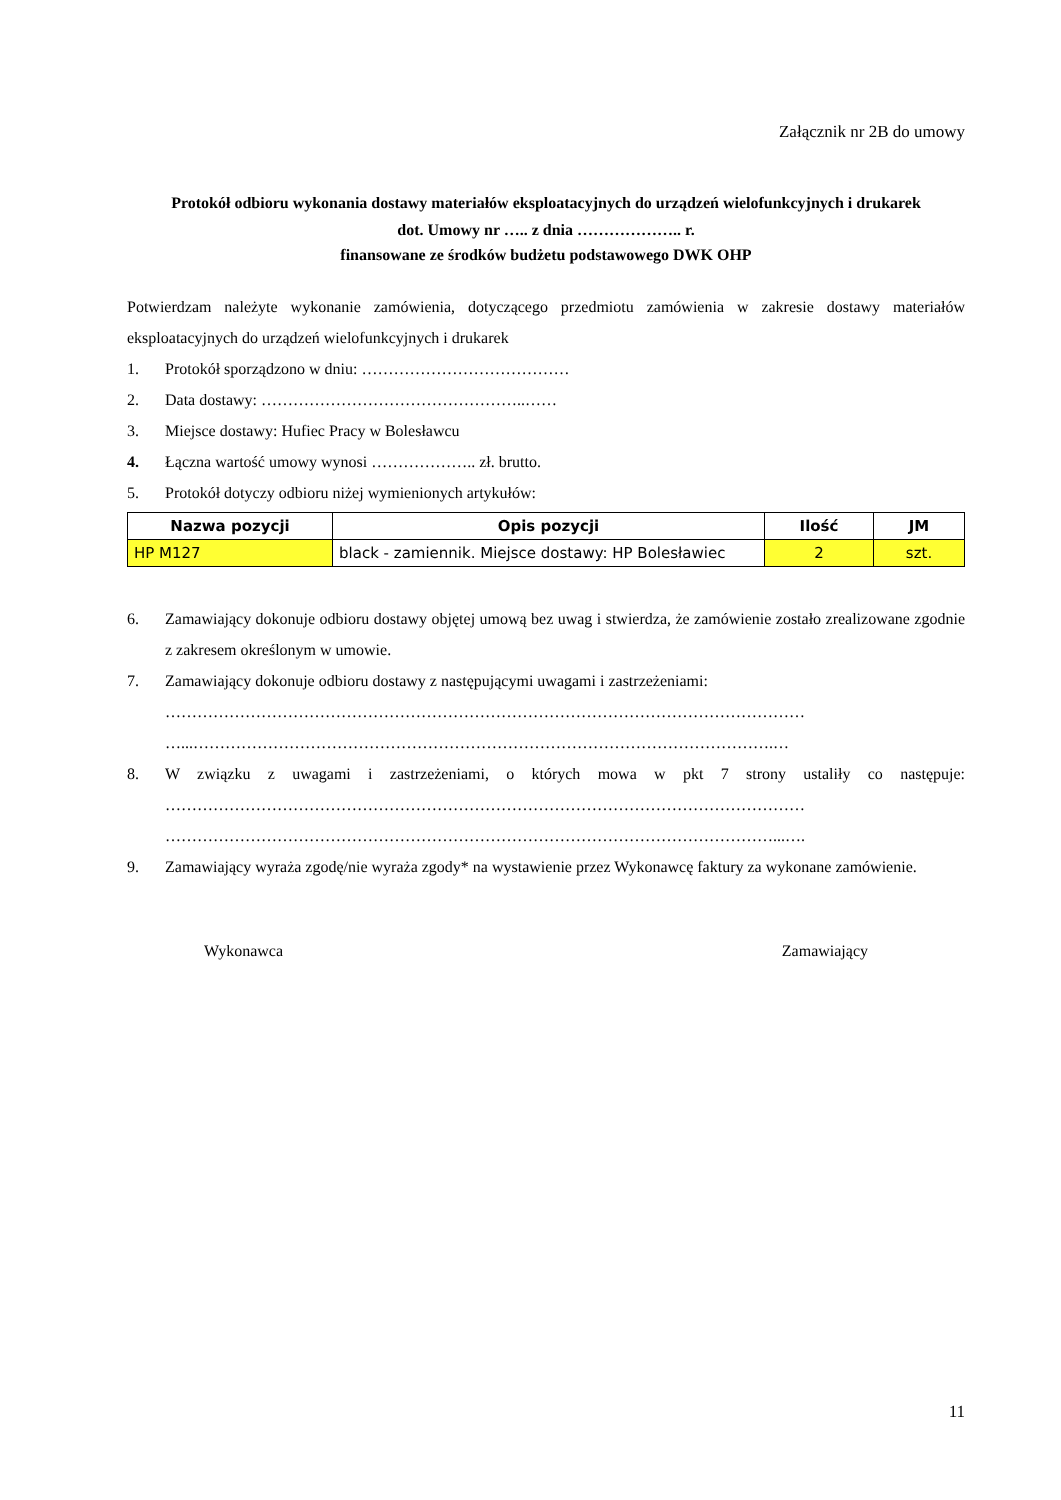Załącznik nr 2B do umowy
Protokół odbioru wykonania dostawy materiałów eksploatacyjnych do urządzeń wielofunkcyjnych i drukarek
dot. Umowy nr ….. z dnia ……………….. r.
finansowane ze środków budżetu podstawowego DWK OHP
Potwierdzam należyte wykonanie zamówienia, dotyczącego przedmiotu zamówienia w zakresie dostawy materiałów eksploatacyjnych do urządzeń wielofunkcyjnych i drukarek
1. Protokół sporządzono w dniu: …………………………………
2. Data dostawy: …………………………………………..……
3. Miejsce dostawy: Hufiec Pracy w Bolesławcu
4. Łączna wartość umowy wynosi ……………….. zł. brutto.
5. Protokół dotyczy odbioru niżej wymienionych artykułów:
| Nazwa pozycji | Opis pozycji | Ilość | JM |
| --- | --- | --- | --- |
| HP M127 | black - zamiennik. Miejsce dostawy: HP Bolesławiec | 2 | szt. |
6. Zamawiający dokonuje odbioru dostawy objętej umową bez uwag i stwierdza, że zamówienie zostało zrealizowane zgodnie z zakresem określonym w umowie.
7. Zamawiający dokonuje odbioru dostawy z następującymi uwagami i zastrzeżeniami:
…………………………………………………………………………………………………………
…...……………………………………………………………………………………………….…
8. W związku z uwagami i zastrzeżeniami, o których mowa w pkt 7 strony ustaliły co następuje: …………………………………………………………………………………………………………
……………………………………………………………………………………………………...….
9. Zamawiający wyraża zgodę/nie wyraża zgody* na wystawienie przez Wykonawcę faktury za wykonane zamówienie.
Wykonawca Zamawiający
11